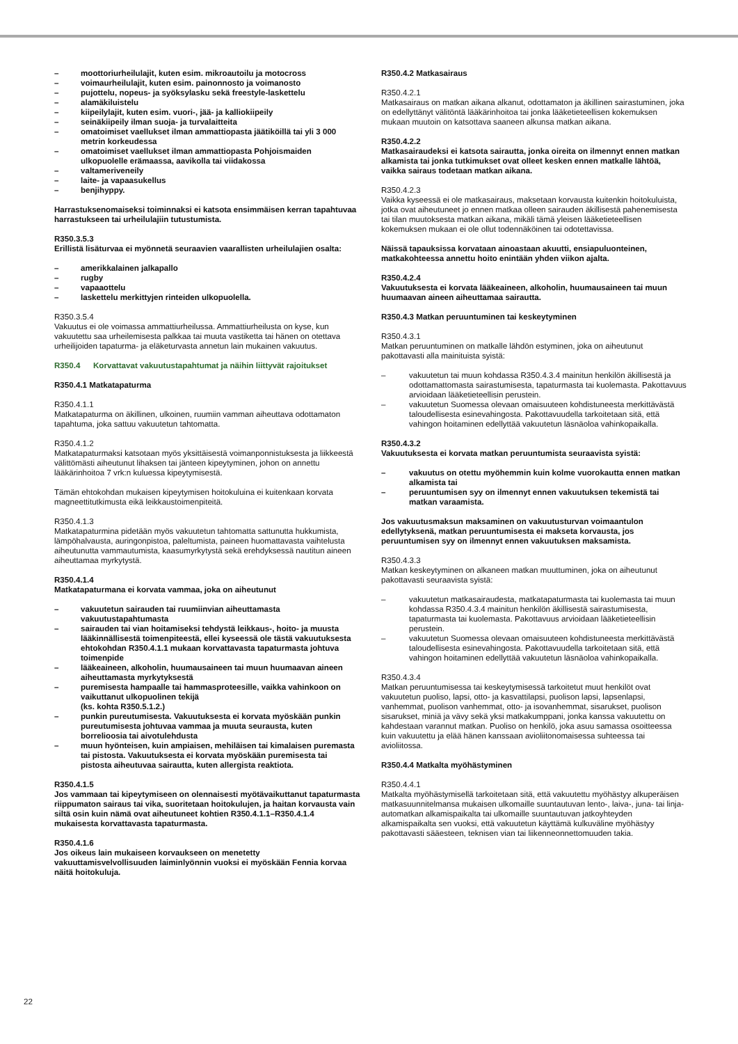– moottoriurheilulajit, kuten esim. mikroautoilu ja motocross
– voimaurheilulajit, kuten esim. painonnosto ja voimanosto
– pujottelu, nopeus- ja syöksylasku sekä freestyle-laskettelu
– alamäkiluistelu
– kiipeilylajit, kuten esim. vuori-, jää- ja kalliokiipeily
– seinäkiipeily ilman suoja- ja turvalaitteita
– omatoimiset vaellukset ilman ammattiopasta jäätiköillä tai yli 3 000 metrin korkeudessa
– omatoimiset vaellukset ilman ammattiopasta Pohjoismaiden ulkopuolelle erämaassa, aavikolla tai viidakossa
– valtameriveneily
– laite- ja vapaasukellus
– benjihyppy.
Harrastuksenomaiseksi toiminnaksi ei katsota ensimmäisen kerran tapahtuvaa harrastukseen tai urheilulajiin tutustumista.
R350.3.5.3
Erillistä lisäturvaa ei myönnetä seuraavien vaarallisten urheilulajien osalta:
– amerikkalainen jalkapallo
– rugby
– vapaaottelu
– laskettelu merkittyjen rinteiden ulkopuolella.
R350.3.5.4
Vakuutus ei ole voimassa ammattiurheilussa. Ammattiurheilusta on kyse, kun vakuutettu saa urheilemisesta palkkaa tai muuta vastiketta tai hänen on otettava urheilijoiden tapaturma- ja eläketurvasta annetun lain mukainen vakuutus.
R350.4 Korvattavat vakuutustapahtumat ja näihin liittyvät rajoitukset
R350.4.1 Matkatapaturma
R350.4.1.1
Matkatapaturma on äkillinen, ulkoinen, ruumiin vamman aiheuttava odottamaton tapahtuma, joka sattuu vakuutetun tahtomatta.
R350.4.1.2
Matkatapaturmaksi katsotaan myös yksittäisestä voimanponnistuksesta ja liikkeestä välittömästi aiheutunut lihaksen tai jänteen kipeytyminen, johon on annettu lääkärinhoitoa 7 vrk:n kuluessa kipeytymisestä.
Tämän ehtokohdan mukaisen kipeytymisen hoitokuluina ei kuitenkaan korvata magneettitutkimusta eikä leikkaustoimenpiteitä.
R350.4.1.3
Matkatapaturmina pidetään myös vakuutetun tahtomatta sattunutta hukkumista, lämpöhalvausta, auringonpistoa, paleltumista, paineen huomattavasta vaihtelusta aiheutunutta vammautumista, kaasumyrkytystä sekä erehdyksessä nautitun aineen aiheuttamaa myrkytystä.
R350.4.1.4
Matkatapaturmana ei korvata vammaa, joka on aiheutunut
– vakuutetun sairauden tai ruumiinvian aiheuttamasta vakuutustapahtumasta
– sairauden tai vian hoitamiseksi tehdystä leikkaus-, hoito- ja muusta lääkinnällisestä toimenpiteestä, ellei kyseessä ole tästä vakuutuksesta ehtokohdan R350.4.1.1 mukaan korvattavasta tapaturmasta johtuva toimenpide
– lääkeaineen, alkoholin, huumausaineen tai muun huumaavan aineen aiheuttamasta myrkytyksestä
– puremisesta hampaalle tai hammasproteesille, vaikka vahinkoon on vaikuttanut ulkopuolinen tekijä
(ks. kohta R350.5.1.2.)
– punkin pureutumisesta. Vakuutuksesta ei korvata myöskään punkin pureutumisesta johtuvaa vammaa ja muuta seurausta, kuten borrelioosia tai aivotulehdusta
– muun hyönteisen, kuin ampiaisen, mehiläisen tai kimalaisen puremasta tai pistosta. Vakuutuksesta ei korvata myöskään puremisesta tai pistosta aiheutuvaa sairautta, kuten allergista reaktiota.
R350.4.1.5
Jos vammaan tai kipeytymiseen on olennaisesti myötävaikuttanut tapaturmasta riippumaton sairaus tai vika, suoritetaan hoitokulujen, ja haitan korvausta vain siltä osin kuin nämä ovat aiheutuneet kohtien R350.4.1.1–R350.4.1.4 mukaisesta korvattavasta tapaturmasta.
R350.4.1.6
Jos oikeus lain mukaiseen korvaukseen on menetetty vakuuttamisvelvollisuuden laiminlyönnin vuoksi ei myöskään Fennia korvaa näitä hoitokuluja.
R350.4.2 Matkasairaus
R350.4.2.1
Matkasairaus on matkan aikana alkanut, odottamaton ja äkillinen sairastuminen, joka on edellyttänyt välitöntä lääkärinhoitoa tai jonka lääketieteellisen kokemuksen mukaan muutoin on katsottava saaneen alkunsa matkan aikana.
R350.4.2.2
Matkasairaudeksi ei katsota sairautta, jonka oireita on ilmennyt ennen matkan alkamista tai jonka tutkimukset ovat olleet kesken ennen matkalle lähtöä, vaikka sairaus todetaan matkan aikana.
R350.4.2.3
Vaikka kyseessä ei ole matkasairaus, maksetaan korvausta kuitenkin hoitokuluista, jotka ovat aiheutuneet jo ennen matkaa olleen sairauden äkillisestä pahenemisesta tai tilan muutoksesta matkan aikana, mikäli tämä yleisen lääketieteellisen kokemuksen mukaan ei ole ollut todennäköinen tai odotettavissa.
Näissä tapauksissa korvataan ainoastaan akuutti, ensiapuluonteinen, matkakohteessa annettu hoito enintään yhden viikon ajalta.
R350.4.2.4
Vakuutuksesta ei korvata lääkeaineen, alkoholin, huumausaineen tai muun huumaavan aineen aiheuttamaa sairautta.
R350.4.3 Matkan peruuntuminen tai keskeytyminen
R350.4.3.1
Matkan peruuntuminen on matkalle lähdön estyminen, joka on aiheutunut pakottavasti alla mainituista syistä:
– vakuutetun tai muun kohdassa R350.4.3.4 mainitun henkilön äkillisestä ja odottamattomasta sairastumisesta, tapaturmasta tai kuolemasta. Pakottavuus arvioidaan lääketieteellisin perustein.
– vakuutetun Suomessa olevaan omaisuuteen kohdistuneesta merkittävästä taloudellisesta esinevahingosta. Pakottavuudella tarkoitetaan sitä, että vahingon hoitaminen edellyttää vakuutetun läsnäoloa vahinkopaikalla.
R350.4.3.2
Vakuutuksesta ei korvata matkan peruuntumista seuraavista syistä:
– vakuutus on otettu myöhemmin kuin kolme vuorokautta ennen matkan alkamista tai
– peruuntumisen syy on ilmennyt ennen vakuutuksen tekemistä tai matkan varaamista.
Jos vakuutusmaksun maksaminen on vakuutusturvan voimaantulon edellytyksenä, matkan peruuntumisesta ei makseta korvausta, jos peruuntumisen syy on ilmennyt ennen vakuutuksen maksamista.
R350.4.3.3
Matkan keskeytyminen on alkaneen matkan muuttuminen, joka on aiheutunut pakottavasti seuraavista syistä:
– vakuutetun matkasairaudesta, matkatapaturmasta tai kuolemasta tai muun kohdassa R350.4.3.4 mainitun henkilön äkillisestä sairastumisesta, tapaturmasta tai kuolemasta. Pakottavuus arvioidaan lääketieteellisin perustein.
– vakuutetun Suomessa olevaan omaisuuteen kohdistuneesta merkittävästä taloudellisesta esinevahingosta. Pakottavuudella tarkoitetaan sitä, että vahingon hoitaminen edellyttää vakuutetun läsnäoloa vahinkopaikalla.
R350.4.3.4
Matkan peruuntumisessa tai keskeytymisessä tarkoitetut muut henkilöt ovat vakuutetun puoliso, lapsi, otto- ja kasvattilapsi, puolison lapsi, lapsenlapsi, vanhemmat, puolison vanhemmat, otto- ja isovanhemmat, sisarukset, puolison sisarukset, miniä ja vävy sekä yksi matkakumppani, jonka kanssa vakuutettu on kahdestaan varannut matkan. Puoliso on henkilö, joka asuu samassa osoitteessa kuin vakuutettu ja elää hänen kanssaan avioliitonomaisessa suhteessa tai avioliitossa.
R350.4.4 Matkalta myöhästyminen
R350.4.4.1
Matkalta myöhästymisellä tarkoitetaan sitä, että vakuutettu myöhästyy alkuperäisen matkasuunnitelmansa mukaisen ulkomaille suuntautuvan lento-, laiva-, juna- tai linja-automatkan alkamispaikalta tai ulkomaille suuntautuvan jatkoyhteyden alkamispaikalta sen vuoksi, että vakuutetun käyttämä kulkuväline myöhästyy pakottavasti sääesteen, teknisen vian tai liikenneonnettomuuden takia.
22